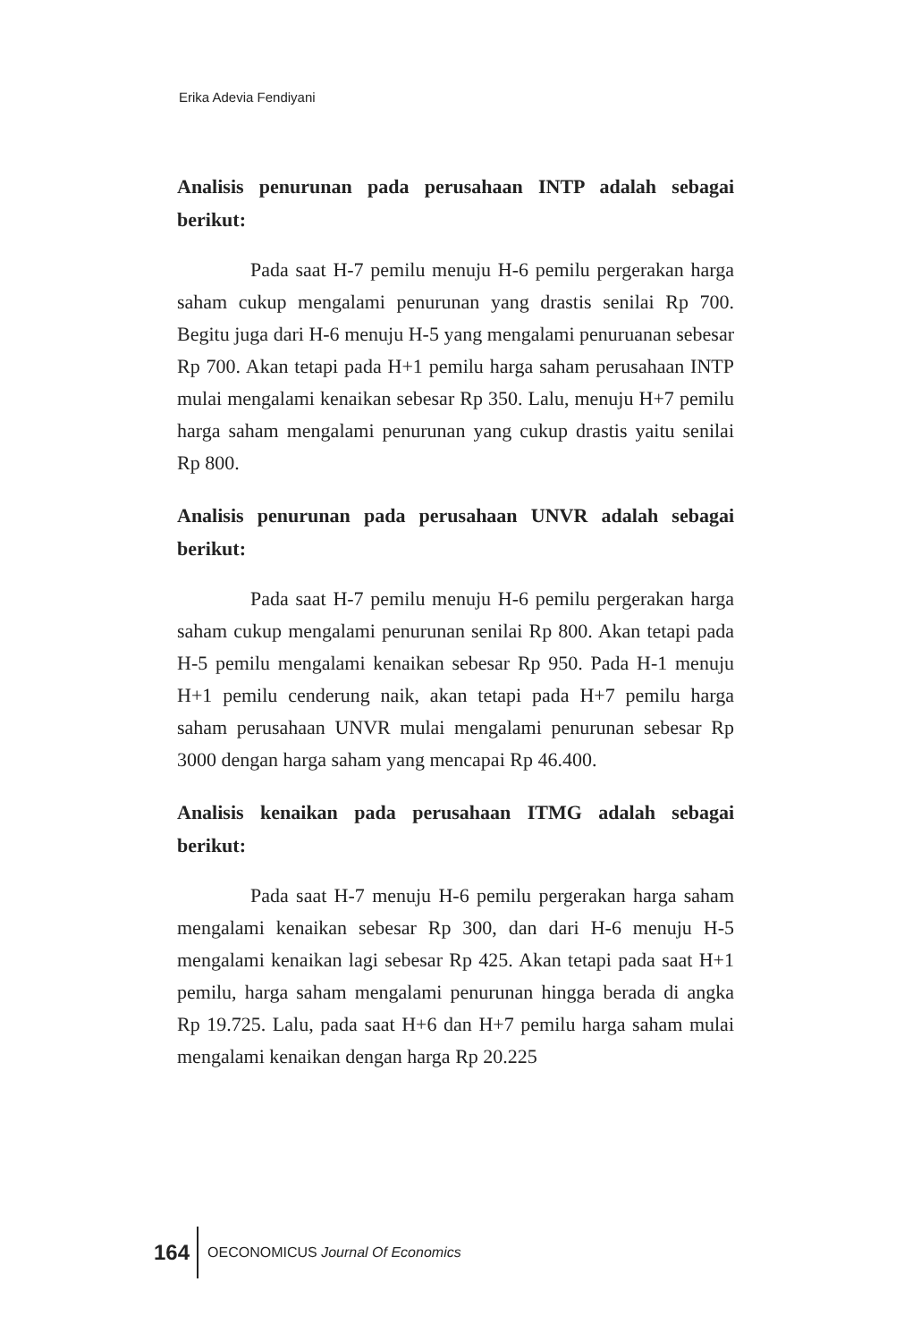Erika Adevia Fendiyani
Analisis penurunan pada perusahaan INTP adalah sebagai berikut:
Pada saat H-7 pemilu menuju H-6 pemilu pergerakan harga saham cukup mengalami penurunan yang drastis senilai Rp 700. Begitu juga dari H-6 menuju H-5 yang mengalami penuruanan sebesar Rp 700. Akan tetapi pada H+1 pemilu harga saham perusahaan INTP mulai mengalami kenaikan sebesar Rp 350. Lalu, menuju H+7 pemilu harga saham mengalami penurunan yang cukup drastis yaitu senilai Rp 800.
Analisis penurunan pada perusahaan UNVR adalah sebagai berikut:
Pada saat H-7 pemilu menuju H-6 pemilu pergerakan harga saham cukup mengalami penurunan senilai Rp 800. Akan tetapi pada H-5 pemilu mengalami kenaikan sebesar Rp 950. Pada H-1 menuju H+1 pemilu cenderung naik, akan tetapi pada H+7 pemilu harga saham perusahaan UNVR mulai mengalami penurunan sebesar Rp 3000 dengan harga saham yang mencapai Rp 46.400.
Analisis kenaikan pada perusahaan ITMG adalah sebagai berikut:
Pada saat H-7 menuju H-6 pemilu pergerakan harga saham mengalami kenaikan sebesar Rp 300, dan dari H-6 menuju H-5 mengalami kenaikan lagi sebesar Rp 425. Akan tetapi pada saat H+1 pemilu, harga saham mengalami penurunan hingga berada di angka Rp 19.725. Lalu, pada saat H+6 dan H+7 pemilu harga saham mulai mengalami kenaikan dengan harga Rp 20.225
164 OECONOMICUS Journal Of Economics